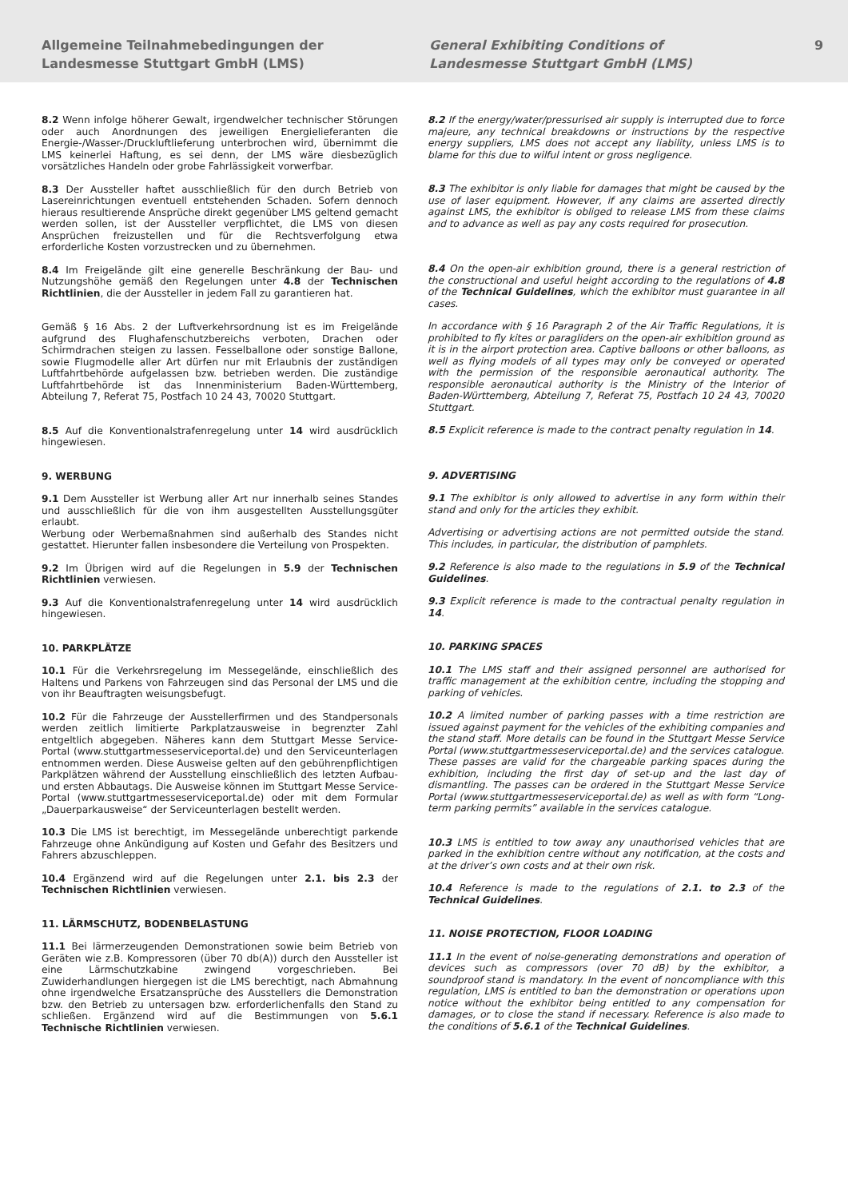Allgemeine Teilnahmebedingungen der
Landesmesse Stuttgart GmbH (LMS)
General Exhibiting Conditions of
Landesmesse Stuttgart GmbH (LMS)
9
8.2 Wenn infolge höherer Gewalt, irgendwelcher technischer Störungen oder auch Anordnungen des jeweiligen Energielieferanten die Energie-/Wasser-/Druckluftlieferung unterbrochen wird, übernimmt die LMS keinerlei Haftung, es sei denn, der LMS wäre diesbezüglich vorsätzliches Handeln oder grobe Fahrlässigkeit vorwerfbar.
8.3 Der Aussteller haftet ausschließlich für den durch Betrieb von Lasereinrichtungen eventuell entstehenden Schaden. Sofern dennoch hieraus resultierende Ansprüche direkt gegenüber LMS geltend gemacht werden sollen, ist der Aussteller verpflichtet, die LMS von diesen Ansprüchen freizustellen und für die Rechtsverfolgung etwa erforderliche Kosten vorzustrecken und zu übernehmen.
8.4 Im Freigelände gilt eine generelle Beschränkung der Bau- und Nutzungshöhe gemäß den Regelungen unter 4.8 der Technischen Richtlinien, die der Aussteller in jedem Fall zu garantieren hat.
Gemäß § 16 Abs. 2 der Luftverkehrsordnung ist es im Freigelände aufgrund des Flughafenschutzbereichs verboten, Drachen oder Schirmdrachen steigen zu lassen. Fesselballone oder sonstige Ballone, sowie Flugmodelle aller Art dürfen nur mit Erlaubnis der zuständigen Luftfahrtbehörde aufgelassen bzw. betrieben werden. Die zuständige Luftfahrtbehörde ist das Innenministerium Baden-Württemberg, Abteilung 7, Referat 75, Postfach 10 24 43, 70020 Stuttgart.
8.5 Auf die Konventionalstrafenregelung unter 14 wird ausdrücklich hingewiesen.
9. WERBUNG
9.1 Dem Aussteller ist Werbung aller Art nur innerhalb seines Standes und ausschließlich für die von ihm ausgestellten Ausstellungsgüter erlaubt.
Werbung oder Werbemaßnahmen sind außerhalb des Standes nicht gestattet. Hierunter fallen insbesondere die Verteilung von Prospekten.
9.2 Im Übrigen wird auf die Regelungen in 5.9 der Technischen Richtlinien verwiesen.
9.3 Auf die Konventionalstrafenregelung unter 14 wird ausdrücklich hingewiesen.
10. PARKPLÄTZE
10.1 Für die Verkehrsregelung im Messegelände, einschließlich des Haltens und Parkens von Fahrzeugen sind das Personal der LMS und die von ihr Beauftragten weisungsbefugt.
10.2 Für die Fahrzeuge der Ausstellerfirmen und des Standpersonals werden zeitlich limitierte Parkplatzausweise in begrenzter Zahl entgeltlich abgegeben. Näheres kann dem Stuttgart Messe Service-Portal (www.stuttgartmesseserviceportal.de) und den Serviceunterlagen entnommen werden. Diese Ausweise gelten auf den gebührenpflichtigen Parkplätzen während der Ausstellung einschließlich des letzten Aufbau- und ersten Abbautags. Die Ausweise können im Stuttgart Messe Service-Portal (www.stuttgartmesseserviceportal.de) oder mit dem Formular „Dauerparkausweise“ der Serviceunterlagen bestellt werden.
10.3 Die LMS ist berechtigt, im Messegelände unberechtigt parkende Fahrzeuge ohne Ankündigung auf Kosten und Gefahr des Besitzers und Fahrers abzuschleppen.
10.4 Ergänzend wird auf die Regelungen unter 2.1. bis 2.3 der Technischen Richtlinien verwiesen.
11. LÄRMSCHUTZ, BODENBELASTUNG
11.1 Bei lärmerzeugenden Demonstrationen sowie beim Betrieb von Geräten wie z.B. Kompressoren (über 70 db(A)) durch den Aussteller ist eine Lärmschutzkabine zwingend vorgeschrieben. Bei Zuwiderhandlungen hiergegen ist die LMS berechtigt, nach Abmahnung ohne irgendwelche Ersatzansprüche des Ausstellers die Demonstration bzw. den Betrieb zu untersagen bzw. erforderlichenfalls den Stand zu schließen. Ergänzend wird auf die Bestimmungen von 5.6.1 Technische Richtlinien verwiesen.
8.2 If the energy/water/pressurised air supply is interrupted due to force majeure, any technical breakdowns or instructions by the respective energy suppliers, LMS does not accept any liability, unless LMS is to blame for this due to wilful intent or gross negligence.
8.3 The exhibitor is only liable for damages that might be caused by the use of laser equipment. However, if any claims are asserted directly against LMS, the exhibitor is obliged to release LMS from these claims and to advance as well as pay any costs required for prosecution.
8.4 On the open-air exhibition ground, there is a general restriction of the constructional and useful height according to the regulations of 4.8 of the Technical Guidelines, which the exhibitor must guarantee in all cases.
In accordance with § 16 Paragraph 2 of the Air Traffic Regulations, it is prohibited to fly kites or paragliders on the open-air exhibition ground as it is in the airport protection area. Captive balloons or other balloons, as well as flying models of all types may only be conveyed or operated with the permission of the responsible aeronautical authority. The responsible aeronautical authority is the Ministry of the Interior of Baden-Württemberg, Abteilung 7, Referat 75, Postfach 10 24 43, 70020 Stuttgart.
8.5 Explicit reference is made to the contract penalty regulation in 14.
9. ADVERTISING
9.1 The exhibitor is only allowed to advertise in any form within their stand and only for the articles they exhibit.
Advertising or advertising actions are not permitted outside the stand. This includes, in particular, the distribution of pamphlets.
9.2 Reference is also made to the regulations in 5.9 of the Technical Guidelines.
9.3 Explicit reference is made to the contractual penalty regulation in 14.
10. PARKING SPACES
10.1 The LMS staff and their assigned personnel are authorised for traffic management at the exhibition centre, including the stopping and parking of vehicles.
10.2 A limited number of parking passes with a time restriction are issued against payment for the vehicles of the exhibiting companies and the stand staff. More details can be found in the Stuttgart Messe Service Portal (www.stuttgartmesseserviceportal.de) and the services catalogue. These passes are valid for the chargeable parking spaces during the exhibition, including the first day of set-up and the last day of dismantling. The passes can be ordered in the Stuttgart Messe Service Portal (www.stuttgartmesseserviceportal.de) as well as with form “Long-term parking permits” available in the services catalogue.
10.3 LMS is entitled to tow away any unauthorised vehicles that are parked in the exhibition centre without any notification, at the costs and at the driver’s own costs and at their own risk.
10.4 Reference is made to the regulations of 2.1. to 2.3 of the Technical Guidelines.
11. NOISE PROTECTION, FLOOR LOADING
11.1 In the event of noise-generating demonstrations and operation of devices such as compressors (over 70 dB) by the exhibitor, a soundproof stand is mandatory. In the event of noncompliance with this regulation, LMS is entitled to ban the demonstration or operations upon notice without the exhibitor being entitled to any compensation for damages, or to close the stand if necessary. Reference is also made to the conditions of 5.6.1 of the Technical Guidelines.